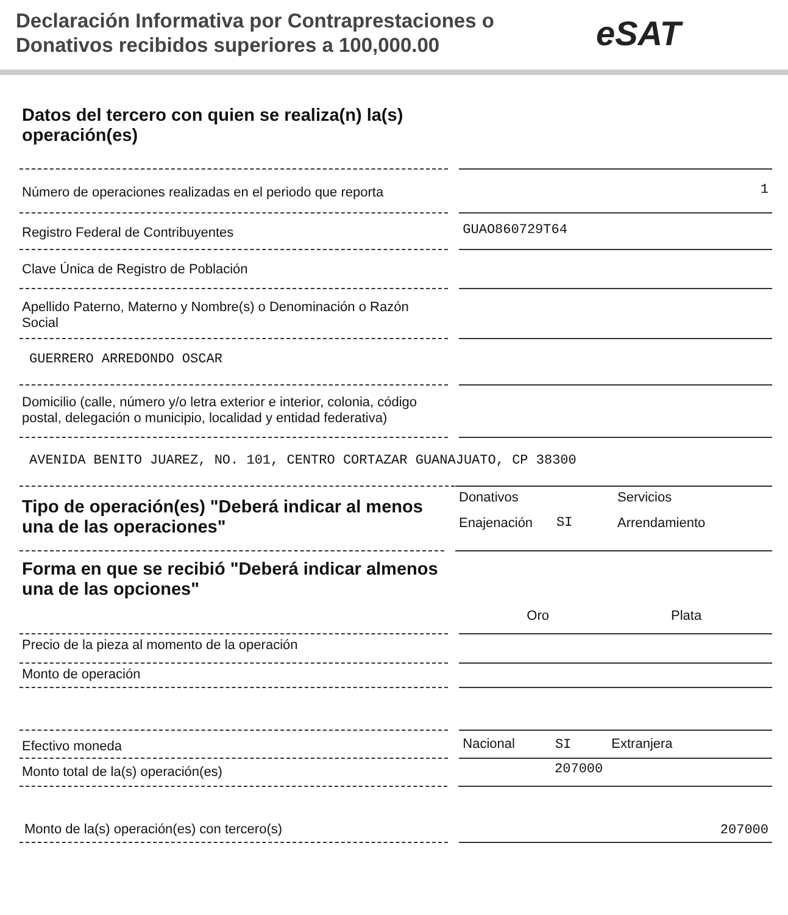Declaración Informativa por Contraprestaciones o Donativos recibidos superiores a 100,000.00
eSAT
Datos del tercero con quien se realiza(n) la(s) operación(es)
Número de operaciones realizadas en el periodo que reporta
1
Registro Federal de Contribuyentes
GUAO860729T64
Clave Única de Registro de Población
Apellido Paterno, Materno y Nombre(s) o Denominación o Razón Social
GUERRERO ARREDONDO OSCAR
Domicilio (calle, número y/o letra exterior e interior, colonia, código postal, delegación o municipio, localidad y entidad federativa)
AVENIDA BENITO JUAREZ, NO. 101, CENTRO CORTAZAR GUANAJUATO, CP 38300
Tipo de operación(es) "Deberá indicar al menos una de las operaciones"
Donativos Servicios Enajenación SI Arrendamiento
Forma en que se recibió "Deberá indicar almenos una de las opciones"
Oro Plata
Precio de la pieza al momento de la operación
Monto de operación
Efectivo moneda
Nacional SI Extranjera
Monto total de la(s) operación(es)
207000
Monto de la(s) operación(es) con tercero(s)
207000